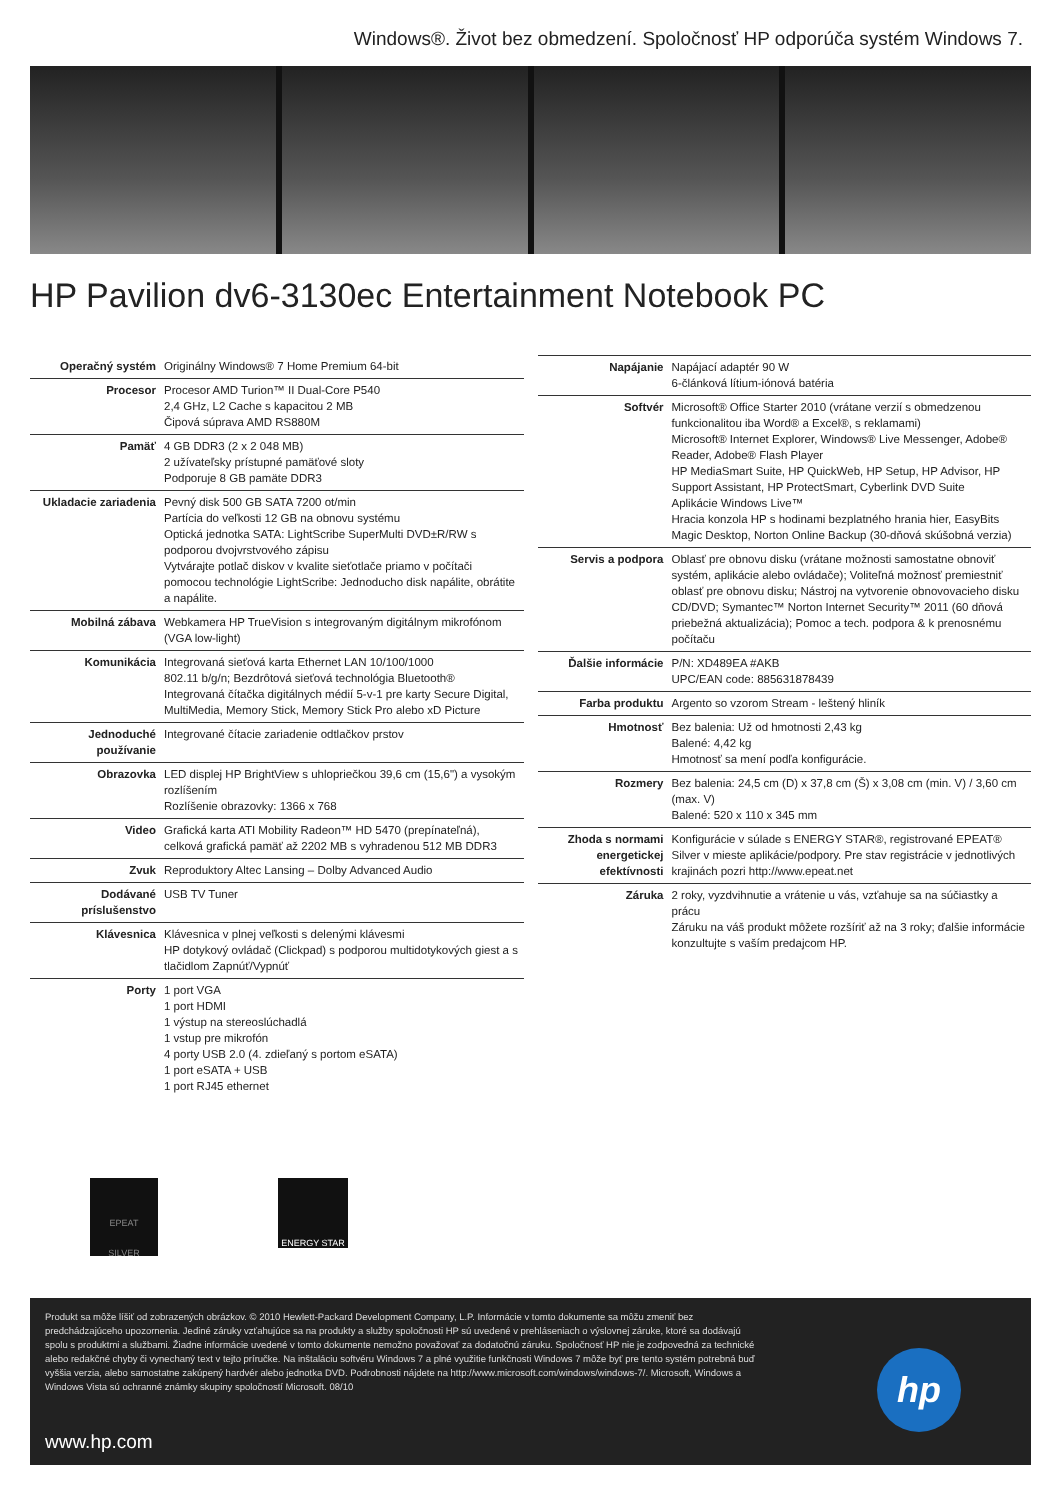Windows®. Život bez obmedzení. Spoločnosť HP odporúča systém Windows 7.
HP Pavilion dv6-3130ec Entertainment Notebook PC
| Operačný systém | Originálny Windows® 7 Home Premium 64-bit |
| Procesor | Procesor AMD Turion™ II Dual-Core P540 2,4 GHz, L2 Cache s kapacitou 2 MB Čipová súprava AMD RS880M |
| Pamäť | 4 GB DDR3 (2 x 2 048 MB) 2 užívateľsky prístupné pamäťové sloty Podporuje 8 GB pamäte DDR3 |
| Ukladacie zariadenia | Pevný disk 500 GB SATA 7200 ot/min Partícia do veľkosti 12 GB na obnovu systému Optická jednotka SATA: LightScribe SuperMulti DVD±R/RW s podporou dvojvrstvového zápisu Vytvárajte potlač diskov v kvalite sieťotlače priamo v počítači pomocou technológie LightScribe: Jednoducho disk napálite, obrátite a napálite. |
| Mobilná zábava | Webkamera HP TrueVision s integrovaným digitálnym mikrofónom (VGA low-light) |
| Komunikácia | Integrovaná sieťová karta Ethernet LAN 10/100/1000 802.11 b/g/n; Bezdrôtová sieťová technológia Bluetooth® Integrovaná čítačka digitálnych médií 5-v-1 pre karty Secure Digital, MultiMedia, Memory Stick, Memory Stick Pro alebo xD Picture |
| Jednoduché používanie | Integrované čítacie zariadenie odtlačkov prstov |
| Obrazovka | LED displej HP BrightView s uhlopriečkou 39,6 cm (15,6") a vysokým rozlíšením Rozlíšenie obrazovky: 1366 x 768 |
| Video | Grafická karta ATI Mobility Radeon™ HD 5470 (prepínateľná), celková grafická pamäť až 2202 MB s vyhradenou 512 MB DDR3 |
| Zvuk | Reproduktory Altec Lansing – Dolby Advanced Audio |
| Dodávané príslušenstvo | USB TV Tuner |
| Klávesnica | Klávesnica v plnej veľkosti s delenými klávesmi HP dotykový ovládač (Clickpad) s podporou multidotykových giest a s tlačidlom Zapnúť/Vypnúť |
| Porty | 1 port VGA 1 port HDMI 1 výstup na stereoslúchadlá 1 vstup pre mikrofón 4 porty USB 2.0 (4. zdieľaný s portom eSATA) 1 port eSATA + USB 1 port RJ45 ethernet |
| Napájanie | Napájací adaptér 90 W 6-článková lítium-iónová batéria |
| Softvér | Microsoft® Office Starter 2010 (vrátane verzií s obmedzenou funkcionalitou iba Word® a Excel®, s reklamami) Microsoft® Internet Explorer, Windows® Live Messenger, Adobe® Reader, Adobe® Flash Player HP MediaSmart Suite, HP QuickWeb, HP Setup, HP Advisor, HP Support Assistant, HP ProtectSmart, Cyberlink DVD Suite Aplikácie Windows Live™ Hracia konzola HP s hodinami bezplatného hrania hier, EasyBits Magic Desktop, Norton Online Backup (30-dňová skúšobná verzia) |
| Servis a podpora | Oblasť pre obnovu disku (vrátane možnosti samostatne obnoviť systém, aplikácie alebo ovládače); Voliteľná možnosť premiestniť oblasť pre obnovu disku; Nástroj na vytvorenie obnovovacieho disku CD/DVD; Symantec™ Norton Internet Security™ 2011 (60 dňová priebežná aktualizácia); Pomoc a tech. podpora & k prenosnému počítaču |
| Ďalšie informácie | P/N: XD489EA #AKB UPC/EAN code: 885631878439 |
| Farba produktu | Argento so vzorom Stream - leštený hliník |
| Hmotnosť | Bez balenia: Už od hmotnosti 2,43 kg Balené: 4,42 kg Hmotnosť sa mení podľa konfigurácie. |
| Rozmery | Bez balenia: 24,5 cm (D) x 37,8 cm (Š) x 3,08 cm (min. V) / 3,60 cm (max. V) Balené: 520 x 110 x 345 mm |
| Zhoda s normami energetickej efektívnosti | Konfigurácie v súlade s ENERGY STAR®, registrované EPEAT® Silver v mieste aplikácie/podpory. Pre stav registrácie v jednotlivých krajinách pozri http://www.epeat.net |
| Záruka | 2 roky, vyzdvihnutie a vrátenie u vás, vzťahuje sa na súčiastky a prácu Záruku na váš produkt môžete rozšíriť až na 3 roky; ďalšie informácie konzultujte s vaším predajcom HP. |
EPEAT
SILVER
ENERGY STAR
Produkt sa môže líšiť od zobrazených obrázkov. © 2010 Hewlett-Packard Development Company, L.P. Informácie v tomto dokumente sa môžu zmeniť bez predchádzajúceho upozornenia. Jediné záruky vzťahujúce sa na produkty a služby spoločnosti HP sú uvedené v prehláseniach o výslovnej záruke, ktoré sa dodávajú spolu s produktmi a službami. Žiadne informácie uvedené v tomto dokumente nemožno považovať za dodatočnú záruku. Spoločnosť HP nie je zodpovedná za technické alebo redakčné chyby či vynechaný text v tejto príručke. Na inštaláciu softvéru Windows 7 a plné využitie funkčnosti Windows 7 môže byť pre tento systém potrebná buď vyššia verzia, alebo samostatne zakúpený hardvér alebo jednotka DVD. Podrobnosti nájdete na http://www.microsoft.com/windows/windows-7/. Microsoft, Windows a Windows Vista sú ochranné známky skupiny spoločností Microsoft. 08/10
hp
www.hp.com